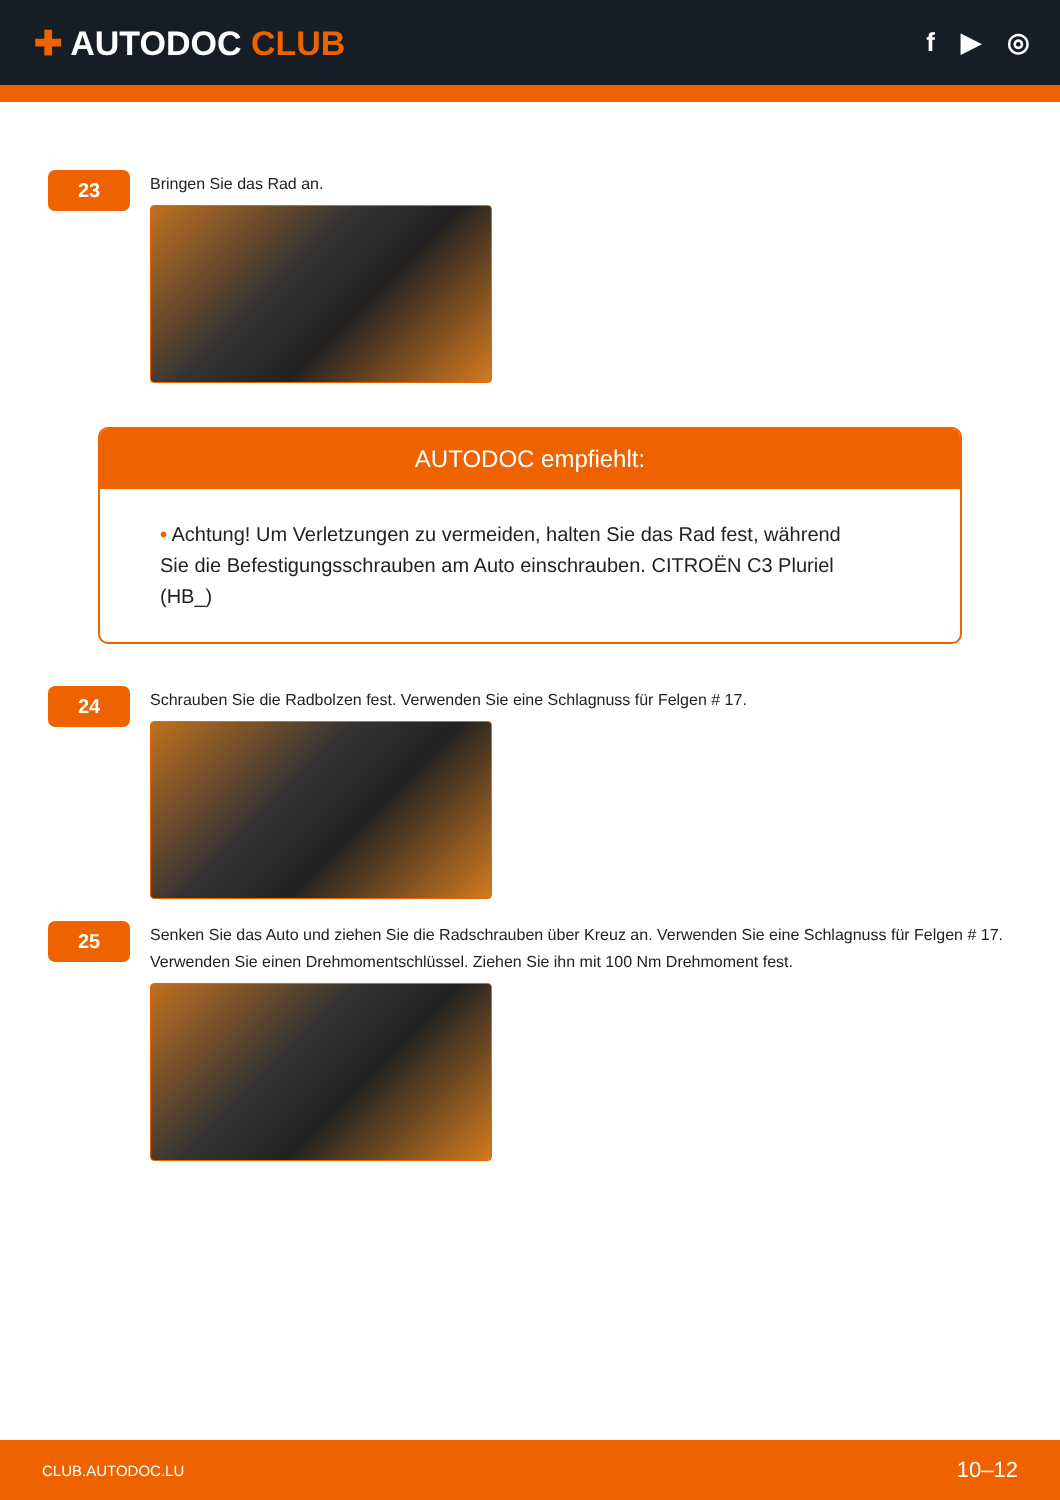✚ AUTODOC CLUB
f ▶ ◎
23
Bringen Sie das Rad an.
AUTODOC empfiehlt:
• Achtung! Um Verletzungen zu vermeiden, halten Sie das Rad fest, während Sie die Befestigungsschrauben am Auto einschrauben. CITROËN C3 Pluriel (HB_)
24
Schrauben Sie die Radbolzen fest. Verwenden Sie eine Schlagnuss für Felgen # 17.
25
Senken Sie das Auto und ziehen Sie die Radschrauben über Kreuz an. Verwenden Sie eine Schlagnuss für Felgen # 17. Verwenden Sie einen Drehmomentschlüssel. Ziehen Sie ihn mit 100 Nm Drehmoment fest.
CLUB.AUTODOC.LU 10–12